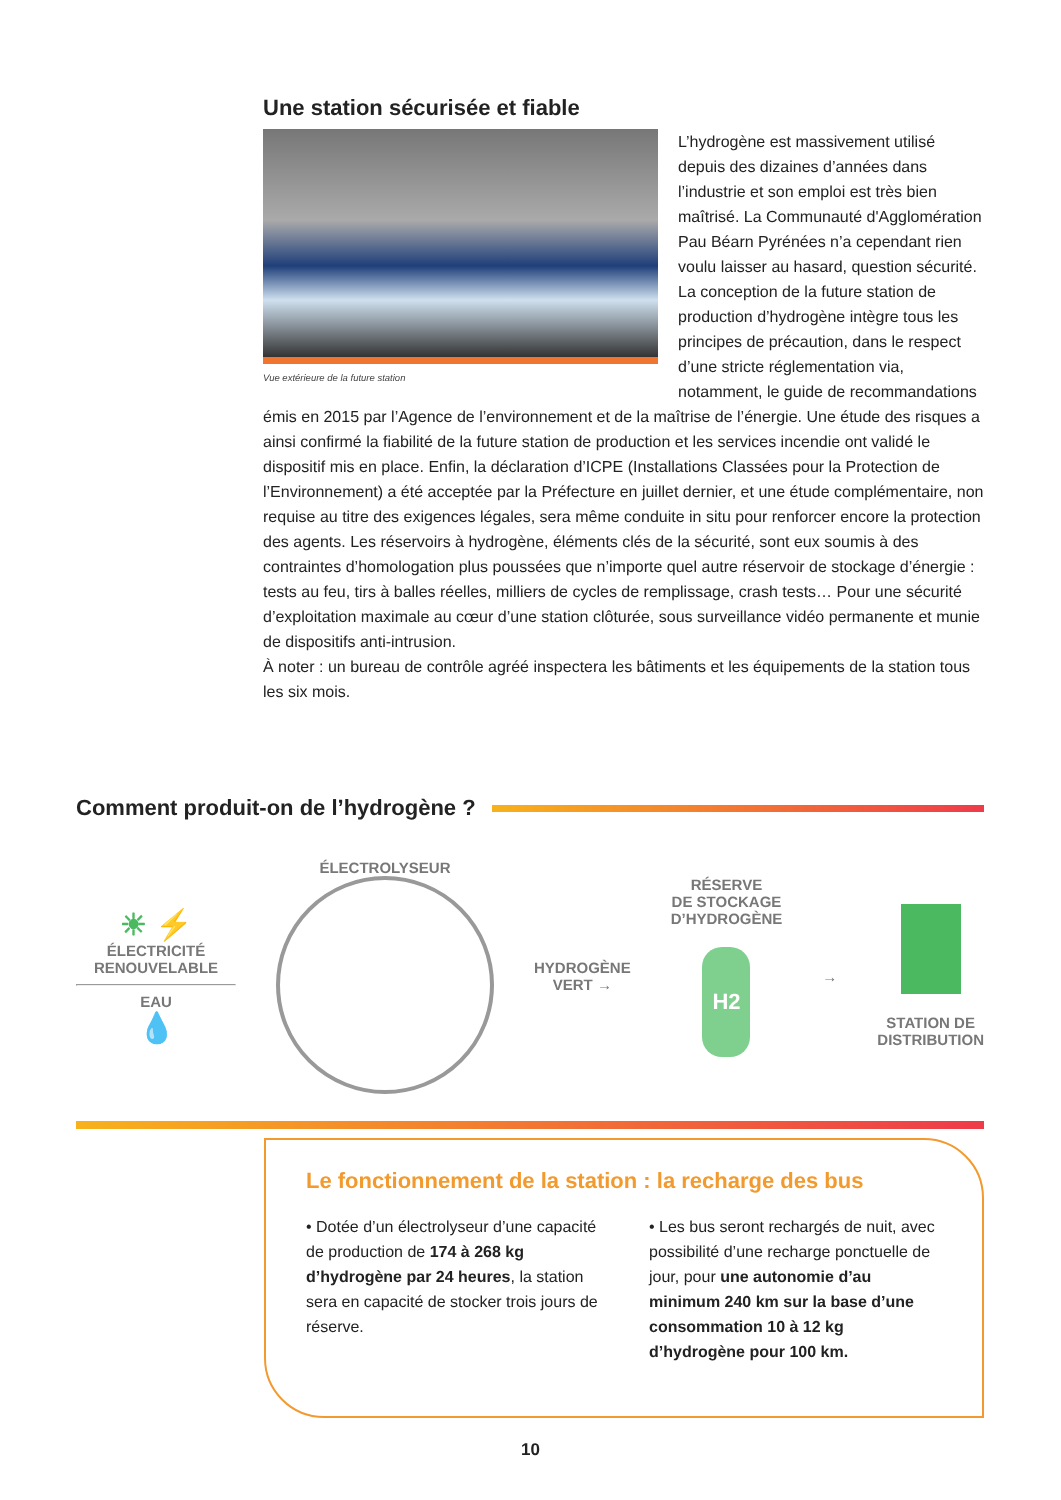Une station sécurisée et fiable
Vue extérieure de la future station
L’hydrogène est massivement utilisé depuis des dizaines d’années dans l’industrie et son emploi est très bien maîtrisé. La Communauté d'Agglomération Pau Béarn Pyrénées n’a cependant rien voulu laisser au hasard, question sécurité. La conception de la future station de production d’hydrogène intègre tous les principes de précaution, dans le respect d’une stricte réglementation via, notamment, le guide de recommandations émis en 2015 par l’Agence de l’environnement et de la maîtrise de l’énergie. Une étude des risques a ainsi confirmé la fiabilité de la future station de production et les services incendie ont validé le dispositif mis en place. Enfin, la déclaration d’ICPE (Installations Classées pour la Protection de l’Environnement) a été acceptée par la Préfecture en juillet dernier, et une étude complémentaire, non requise au titre des exigences légales, sera même conduite in situ pour renforcer encore la protection des agents. Les réservoirs à hydrogène, éléments clés de la sécurité, sont eux soumis à des contraintes d’homologation plus poussées que n’importe quel autre réservoir de stockage d’énergie : tests au feu, tirs à balles réelles, milliers de cycles de remplissage, crash tests… Pour une sécurité d’exploitation maximale au cœur d’une station clôturée, sous surveillance vidéo permanente et munie de dispositifs anti-intrusion.
À noter : un bureau de contrôle agréé inspectera les bâtiments et les équipements de la station tous les six mois.
Comment produit-on de l’hydrogène ?
☀ ⚡
ÉLECTRICITÉ
RENOUVELABLE
EAU
💧
ÉLECTROLYSEUR
HYDROGÈNE
VERT →
RÉSERVE
DE STOCKAGE
D’HYDROGÈNE
H2
→
STATION DE
DISTRIBUTION
Le fonctionnement de la station : la recharge des bus
• Dotée d’un électrolyseur d’une capacité de production de 174 à 268 kg d’hydrogène par 24 heures, la station sera en capacité de stocker trois jours de réserve.
• Les bus seront rechargés de nuit, avec possibilité d’une recharge ponctuelle de jour, pour une autonomie d’au minimum 240 km sur la base d’une consommation 10 à 12 kg d’hydrogène pour 100 km.
10